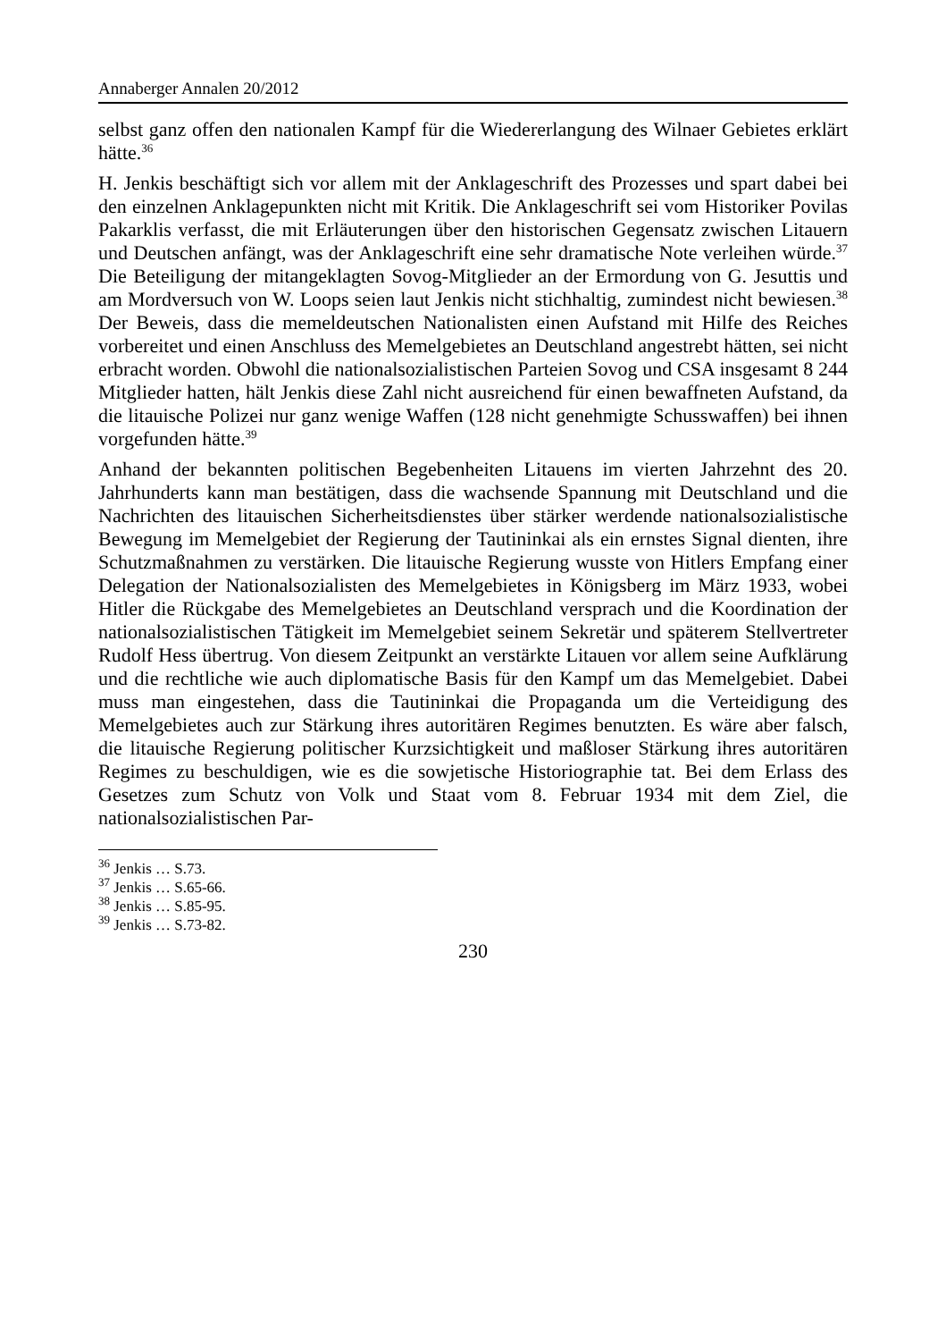Annaberger Annalen 20/2012
selbst ganz offen den nationalen Kampf für die Wiedererlangung des Wilnaer Gebietes erklärt hätte.<sup>36</sup>
H. Jenkis beschäftigt sich vor allem mit der Anklageschrift des Prozesses und spart dabei bei den einzelnen Anklagepunkten nicht mit Kritik. Die Anklage­schrift sei vom Historiker Povilas Pakarklis verfasst, die mit Erläuterungen über den historischen Gegensatz zwischen Litauern und Deutschen anfängt, was der Anklageschrift eine sehr dramatische Note verleihen würde.<sup>37</sup> Die Beteiligung der mitangeklagten Sovog-Mitglieder an der Ermordung von G. Jesuttis und am Mordversuch von W. Loops seien laut Jenkis nicht stichhaltig, zumindest nicht bewiesen.<sup>38</sup> Der Beweis, dass die memeldeutschen Nationalis­ten einen Aufstand mit Hilfe des Reiches vorbereitet und einen Anschluss des Memelgebietes an Deutschland angestrebt hätten, sei nicht erbracht worden. Obwohl die nationalsozialistischen Parteien Sovog und CSA insgesamt 8 244 Mitglieder hatten, hält Jenkis diese Zahl nicht ausreichend für einen bewaffne­ten Aufstand, da die litauische Polizei nur ganz wenige Waffen (128 nicht genehmigte Schusswaffen) bei ihnen vorgefunden hätte.<sup>39</sup>
Anhand der bekannten politischen Begebenheiten Litauens im vierten Jahr­zehnt des 20. Jahrhunderts kann man bestätigen, dass die wachsende Spannung mit Deutschland und die Nachrichten des litauischen Sicherheitsdienstes über stärker werdende nationalsozialistische Bewegung im Memelgebiet der Regie­rung der Tautininkai als ein ernstes Signal dienten, ihre Schutzmaßnahmen zu verstärken. Die litauische Regierung wusste von Hitlers Empfang einer Dele­gation der Nationalsozialisten des Memelgebietes in Königsberg im März 1933, wobei Hitler die Rückgabe des Memelgebietes an Deutschland versprach und die Koordination der nationalsozialistischen Tätigkeit im Memelgebiet seinem Sekretär und späterem Stellvertreter Rudolf Hess übertrug. Von diesem Zeitpunkt an verstärkte Litauen vor allem seine Aufklärung und die rechtliche wie auch diplomatische Basis für den Kampf um das Memelgebiet. Dabei muss man eingestehen, dass die Tautininkai die Propaganda um die Verteidigung des Memelgebietes auch zur Stärkung ihres autoritären Regimes benutzten. Es wäre aber falsch, die litauische Regierung politischer Kurzsichtigkeit und maß­loser Stärkung ihres autoritären Regimes zu beschuldigen, wie es die sowjeti­sche Historiographie tat. Bei dem Erlass des Gesetzes zum Schutz von Volk und Staat vom 8. Februar 1934 mit dem Ziel, die nationalsozialistischen Par-
<sup>36</sup> Jenkis … S.73.
<sup>37</sup> Jenkis … S.65-66.
<sup>38</sup> Jenkis … S.85-95.
<sup>39</sup> Jenkis … S.73-82.
230